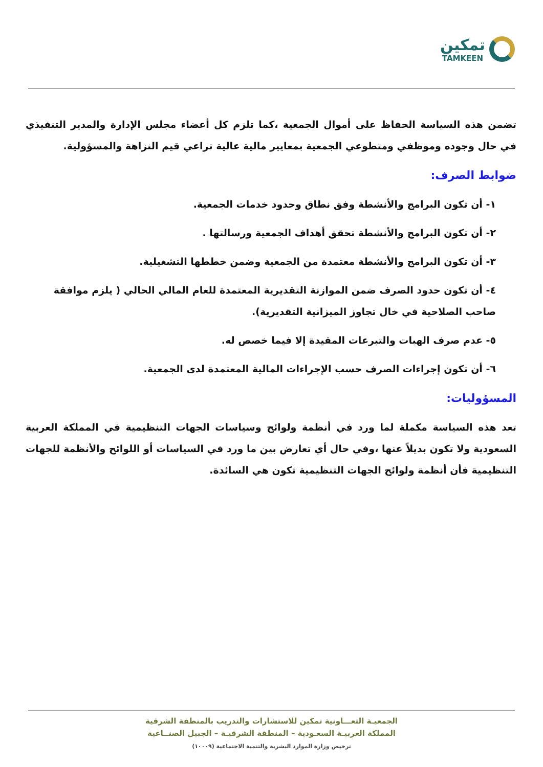تمكين
TAMKEEN
تضمن هذه السياسة الحفاظ على أموال الجمعية ،كما تلزم كل أعضاء مجلس الإدارة والمدير التنفيذي في حال وجوده وموظفي ومتطوعي الجمعية بمعايير مالية عالية تراعي قيم النزاهة والمسؤولية.
ضوابط الصرف:
١- أن تكون البرامج والأنشطة وفق نطاق وحدود خدمات الجمعية.
٢- أن تكون البرامج والأنشطة تحقق أهداف الجمعية ورسالتها .
٣- أن تكون البرامج والأنشطة معتمدة من الجمعية وضمن خططها التشغيلية.
٤- أن تكون حدود الصرف ضمن الموازنة التقديرية المعتمدة للعام المالي الحالي ( يلزم موافقة صاحب الصلاحية في خال تجاوز الميزانية التقديرية).
٥- عدم صرف الهبات والتبرعات المقيدة إلا فيما خصص له.
٦- أن تكون إجراءات الصرف حسب الإجراءات المالية المعتمدة لدى الجمعية.
المسؤوليات:
تعد هذه السياسة مكملة لما ورد في أنظمة ولوائح وسياسات الجهات التنظيمية في المملكة العربية السعودية ولا تكون بديلاً عنها ،وفي حال أي تعارض بين ما ورد في السياسات أو اللوائح والأنظمة للجهات التنظيمية فأن أنظمة ولوائح الجهات التنظيمية تكون هي السائدة.
الجمعيـة التعـــاونية تمكين للاستشارات والتدريب بالمنطقة الشرقية
المملكة العربيـة السعـودية – المنطقة الشرقيـة – الجبيل الصنــاعية
ترخيص وزارة الموارد البشرية والتنمية الاجتماعية (١٠٠٠٩)